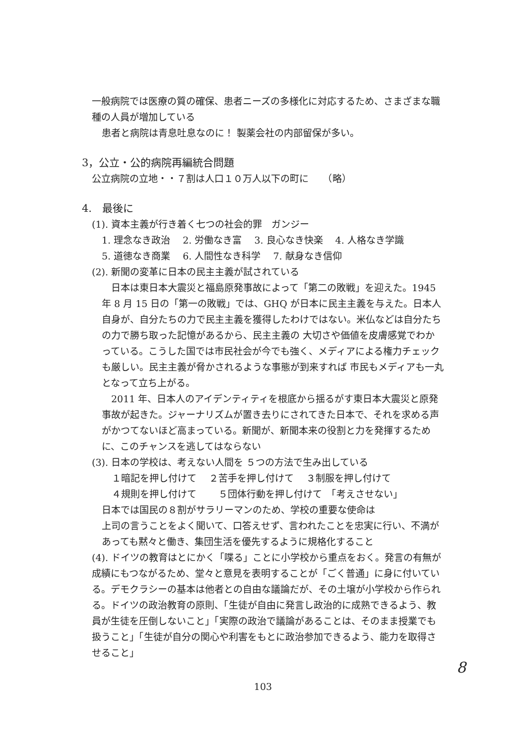一般病院では医療の質の確保、患者ニーズの多様化に対応するため、さまざまな職種の人員が増加している
患者と病院は青息吐息なのに！ 製薬会社の内部留保が多い。
3，公立・公的病院再編統合問題
公立病院の立地・・７割は人口１０万人以下の町に　　（略）
4.　最後に
(1). 資本主義が行き着く七つの社会的罪　ガンジー
1. 理念なき政治　 2. 労働なき富　 3. 良心なき快楽　 4. 人格なき学識
5. 道徳なき商業　 6. 人間性なき科学　 7. 献身なき信仰
(2). 新聞の変革に日本の民主主義が試されている
　日本は東日本大震災と福島原発事故によって「第二の敗戦」を迎えた。1945 年 8 月 15 日の「第一の敗戦」では、GHQ が日本に民主主義を与えた。日本人自身が、自分たちの力で民主主義を獲得したわけではない。米仏などは自分たちの力で勝ち取った記憶があるから、民主主義の 大切さや価値を皮膚感覚でわかっている。こうした国では市民社会が今でも強く、メディアによる権力チェックも厳しい。民主主義が脅かされるような事態が到来すれば 市民もメディアも一丸となって立ち上がる。
　2011 年、日本人のアイデンティティを根底から揺るがす東日本大震災と原発事故が起きた。ジャーナリズムが置き去りにされてきた日本で、それを求める声がかつてないほど高まっている。新聞が、新聞本来の役割と力を発揮するために、このチャンスを逃してはならない
(3). 日本の学校は、考えない人間を ５つの方法で生み出している
１暗記を押し付けて　 ２苦手を押し付けて　 ３制服を押し付けて
４規則を押し付けて　　 ５団体行動を押し付けて　「考えさせない」
日本では国民の８割がサラリーマンのため、学校の重要な使命は
上司の言うことをよく聞いて、口答えせず、言われたことを忠実に行い、不満があっても黙々と働き、集団生活を優先するように規格化すること
(4). ドイツの教育はとにかく「喋る」ことに小学校から重点をおく。発言の有無が成績にもつながるため、堂々と意見を表明することが「ごく普通」に身に付いている。デモクラシーの基本は他者との自由な議論だが、その土壌が小学校から作られる。ドイツの政治教育の原則、「生徒が自由に発言し政治的に成熟できるよう、教員が生徒を圧倒しないこと」「実際の政治で議論があることは、そのまま授業でも扱うこと」「生徒が自分の関心や利害をもとに政治参加できるよう、能力を取得させること」
8
103